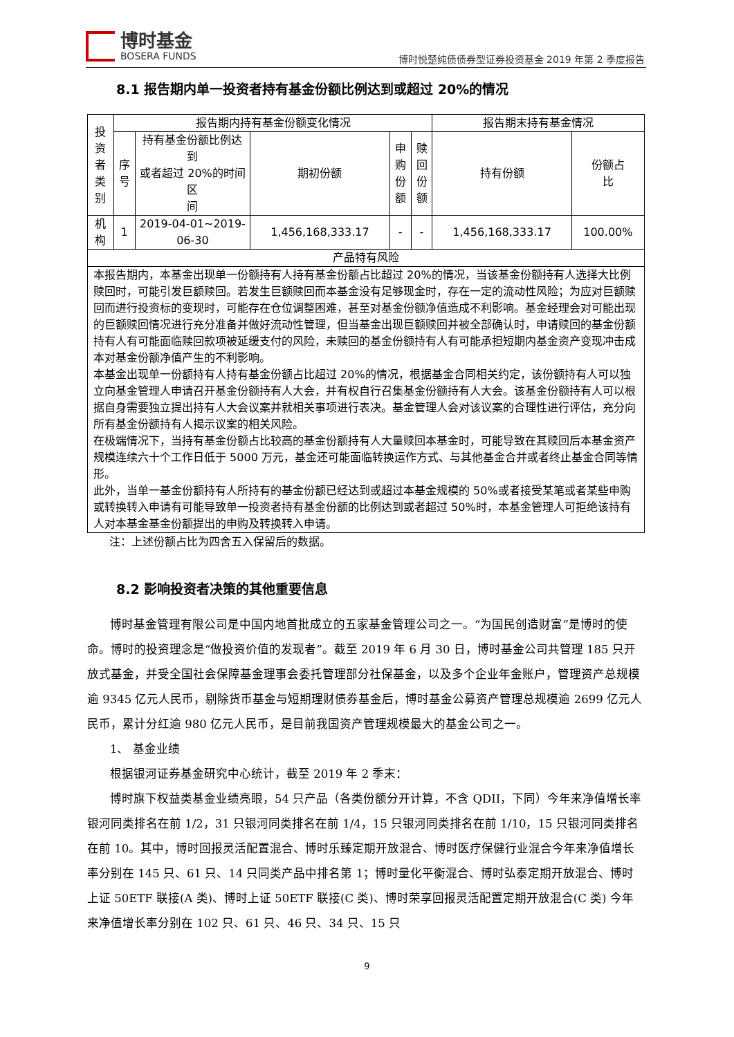博时基金
BOSERA FUNDS
博时悦楚纯债债券型证券投资基金 2019 年第 2 季度报告
8.1 报告期内单一投资者持有基金份额比例达到或超过 20%的情况
| 投资 者类 别 | 报告期内持有基金份额变化情况 | | | | | 报告期末持有基金情况 | |
| --- | --- | --- | --- | --- | --- | --- | --- |
| | 序 号 | 持有基金份额比例达到 或者超过 20%的时间区 间 | 期初份额 | 申 购 份 额 | 赎 回 份 额 | 持有份额 | 份额占 比 |
| 机构 | 1 | 2019-04-01~2019-06-30 | 1,456,168,333.17 | - | - | 1,456,168,333.17 | 100.00% |
| 产品特有风险 | | | | | | | |
| 本报告期内，本基金出现单一份额持有人持有基金份额占比超过 20%的情况，当该基金份额持有人选择大比例赎回时，可能引发巨额赎回。若发生巨额赎回而本基金没有足够现金时，存在一定的流动性风险；为应对巨额赎回而进行投资标的变现时，可能存在仓位调整困难，甚至对基金份额净值造成不利影响。基金经理会对可能出现的巨额赎回情况进行充分准备并做好流动性管理，但当基金出现巨额赎回并被全部确认时，申请赎回的基金份额持有人有可能面临赎回款项被延缓支付的风险，未赎回的基金份额持有人有可能承担短期内基金资产变现冲击成本对基金份额净值产生的不利影响。 本基金出现单一份额持有人持有基金份额占比超过 20%的情况，根据基金合同相关约定，该份额持有人可以独立向基金管理人申请召开基金份额持有人大会，并有权自行召集基金份额持有人大会。该基金份额持有人可以根据自身需要独立提出持有人大会议案并就相关事项进行表决。基金管理人会对该议案的合理性进行评估，充分向所有基金份额持有人揭示议案的相关风险。 在极端情况下，当持有基金份额占比较高的基金份额持有人大量赎回本基金时，可能导致在其赎回后本基金资产规模连续六十个工作日低于 5000 万元，基金还可能面临转换运作方式、与其他基金合并或者终止基金合同等情形。 此外，当单一基金份额持有人所持有的基金份额已经达到或超过本基金规模的 50%或者接受某笔或者某些申购或转换转入申请有可能导致单一投资者持有基金份额的比例达到或者超过 50%时，本基金管理人可拒绝该持有人对本基金基金份额提出的申购及转换转入申请。 | | | | | | | |
注：上述份额占比为四舍五入保留后的数据。
8.2 影响投资者决策的其他重要信息
博时基金管理有限公司是中国内地首批成立的五家基金管理公司之一。“为国民创造财富”是博时的使命。博时的投资理念是“做投资价值的发现者”。截至 2019 年 6 月 30 日，博时基金公司共管理 185 只开放式基金，并受全国社会保障基金理事会委托管理部分社保基金，以及多个企业年金账户，管理资产总规模逾 9345 亿元人民币，剔除货币基金与短期理财债券基金后，博时基金公募资产管理总规模逾 2699 亿元人民币，累计分红逾 980 亿元人民币，是目前我国资产管理规模最大的基金公司之一。
1、 基金业绩
根据银河证券基金研究中心统计，截至 2019 年 2 季末：
博时旗下权益类基金业绩亮眼，54 只产品（各类份额分开计算，不含 QDII，下同）今年来净值增长率银河同类排名在前 1/2，31 只银河同类排名在前 1/4，15 只银河同类排名在前 1/10，15 只银河同类排名在前 10。其中，博时回报灵活配置混合、博时乐臻定期开放混合、博时医疗保健行业混合今年来净值增长率分别在 145 只、61 只、14 只同类产品中排名第 1；博时量化平衡混合、博时弘泰定期开放混合、博时上证 50ETF 联接(A 类)、博时上证 50ETF 联接(C 类)、博时荣享回报灵活配置定期开放混合(C 类) 今年来净值增长率分别在 102 只、61 只、46 只、34 只、15 只
9